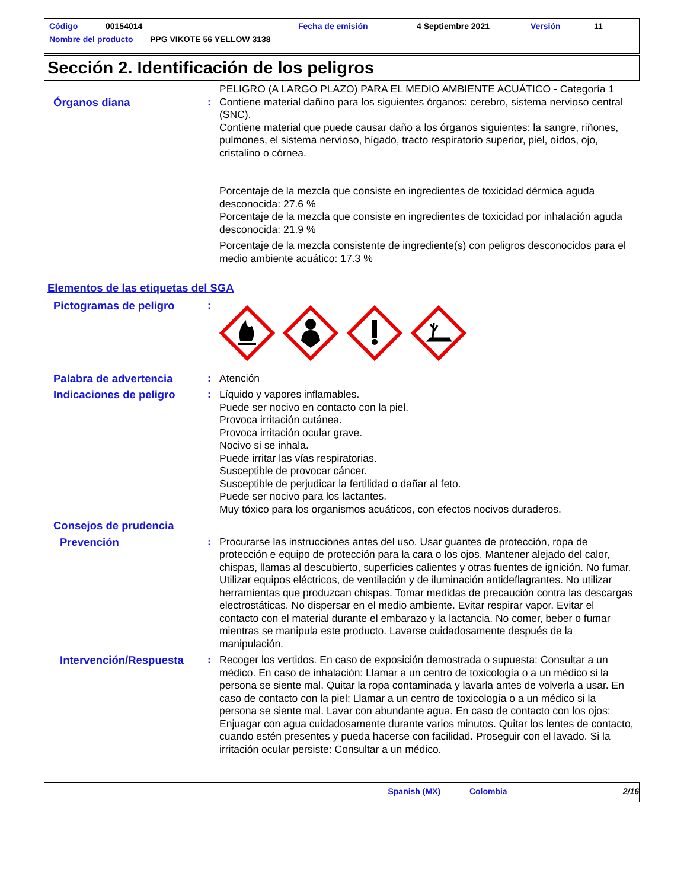Código 00154014 Fecha de emisión 4 Septiembre 2021 Versión 11
Nombre del producto PPG VIKOTE 56 YELLOW 3138
Sección 2. Identificación de los peligros
PELIGRO (A LARGO PLAZO) PARA EL MEDIO AMBIENTE ACUÁTICO - Categoría 1
Órganos diana : Contiene material dañino para los siguientes órganos: cerebro, sistema nervioso central (SNC).
Contiene material que puede causar daño a los órganos siguientes: la sangre, riñones, pulmones, el sistema nervioso, hígado, tracto respiratorio superior, piel, oídos, ojo, cristalino o córnea.
Porcentaje de la mezcla que consiste en ingredientes de toxicidad dérmica aguda desconocida: 27.6 %
Porcentaje de la mezcla que consiste en ingredientes de toxicidad por inhalación aguda desconocida: 21.9 %
Porcentaje de la mezcla consistente de ingrediente(s) con peligros desconocidos para el medio ambiente acuático: 17.3 %
Elementos de las etiquetas del SGA
Pictogramas de peligro :
Palabra de advertencia : Atención
Indicaciones de peligro : Líquido y vapores inflamables.
Puede ser nocivo en contacto con la piel.
Provoca irritación cutánea.
Provoca irritación ocular grave.
Nocivo si se inhala.
Puede irritar las vías respiratorias.
Susceptible de provocar cáncer.
Susceptible de perjudicar la fertilidad o dañar al feto.
Puede ser nocivo para los lactantes.
Muy tóxico para los organismos acuáticos, con efectos nocivos duraderos.
Consejos de prudencia
Prevención : Procurarse las instrucciones antes del uso. Usar guantes de protección, ropa de protección e equipo de protección para la cara o los ojos. Mantener alejado del calor, chispas, llamas al descubierto, superficies calientes y otras fuentes de ignición. No fumar. Utilizar equipos eléctricos, de ventilación y de iluminación antideflagrantes. No utilizar herramientas que produzcan chispas. Tomar medidas de precaución contra las descargas electrostáticas. No dispersar en el medio ambiente. Evitar respirar vapor. Evitar el contacto con el material durante el embarazo y la lactancia. No comer, beber o fumar mientras se manipula este producto. Lavarse cuidadosamente después de la manipulación.
Intervención/Respuesta : Recoger los vertidos. En caso de exposición demostrada o supuesta: Consultar a un médico. En caso de inhalación: Llamar a un centro de toxicología o a un médico si la persona se siente mal. Quitar la ropa contaminada y lavarla antes de volverla a usar. En caso de contacto con la piel: Llamar a un centro de toxicología o a un médico si la persona se siente mal. Lavar con abundante agua. En caso de contacto con los ojos: Enjuagar con agua cuidadosamente durante varios minutos. Quitar los lentes de contacto, cuando estén presentes y pueda hacerse con facilidad. Proseguir con el lavado. Si la irritación ocular persiste: Consultar a un médico.
Spanish (MX) Colombia 2/16